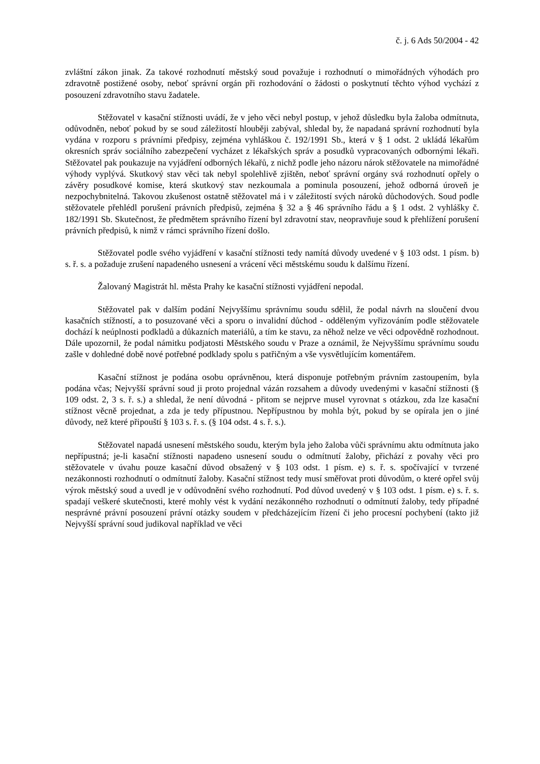č. j. 6 Ads 50/2004 - 42
zvláštní zákon jinak. Za takové rozhodnutí městský soud považuje i rozhodnutí o mimořádných výhodách pro zdravotně postižené osoby, neboť správní orgán při rozhodování o žádosti o poskytnutí těchto výhod vychází z posouzení zdravotního stavu žadatele.
Stěžovatel v kasační stížnosti uvádí, že v jeho věci nebyl postup, v jehož důsledku byla žaloba odmítnuta, odůvodněn, neboť pokud by se soud záležitostí hlouběji zabýval, shledal by, že napadaná správní rozhodnutí byla vydána v rozporu s právními předpisy, zejména vyhláškou č. 192/1991 Sb., která v § 1 odst. 2 ukládá lékařům okresních správ sociálního zabezpečení vycházet z lékařských správ a posudků vypracovaných odbornými lékaři. Stěžovatel pak poukazuje na vyjádření odborných lékařů, z nichž podle jeho názoru nárok stěžovatele na mimořádné výhody vyplývá. Skutkový stav věci tak nebyl spolehlivě zjištěn, neboť správní orgány svá rozhodnutí opřely o závěry posudkové komise, která skutkový stav nezkoumala a pominula posouzení, jehož odborná úroveň je nezpochybnitelná. Takovou zkušenost ostatně stěžovatel má i v záležitostí svých nároků důchodových. Soud podle stěžovatele přehlédl porušení právních předpisů, zejména § 32 a § 46 správního řádu a § 1 odst. 2 vyhlášky č. 182/1991 Sb. Skutečnost, že předmětem správního řízení byl zdravotní stav, neopravňuje soud k přehlížení porušení právních předpisů, k nimž v rámci správního řízení došlo.
Stěžovatel podle svého vyjádření v kasační stížnosti tedy namítá důvody uvedené v § 103 odst. 1 písm. b) s. ř. s. a požaduje zrušení napadeného usnesení a vrácení věci městskému soudu k dalšímu řízení.
Žalovaný Magistrát hl. města Prahy ke kasační stížnosti vyjádření nepodal.
Stěžovatel pak v dalším podání Nejvyššímu správnímu soudu sdělil, že podal návrh na sloučení dvou kasačních stížností, a to posuzované věci a sporu o invalidní důchod - odděleným vyřizováním podle stěžovatele dochází k neúplnosti podkladů a důkazních materiálů, a tím ke stavu, za něhož nelze ve věci odpovědně rozhodnout. Dále upozornil, že podal námitku podjatosti Městského soudu v Praze a oznámil, že Nejvyššímu správnímu soudu zašle v dohledné době nové potřebné podklady spolu s patřičným a vše vysvětlujícím komentářem.
Kasační stížnost je podána osobu oprávněnou, která disponuje potřebným právním zastoupením, byla podána včas; Nejvyšší správní soud ji proto projednal vázán rozsahem a důvody uvedenými v kasační stížnosti (§ 109 odst. 2, 3 s. ř. s.) a shledal, že není důvodná - přitom se nejprve musel vyrovnat s otázkou, zda lze kasační stížnost věcně projednat, a zda je tedy přípustnou. Nepřípustnou by mohla být, pokud by se opírala jen o jiné důvody, než které připouští § 103 s. ř. s. (§ 104 odst. 4 s. ř. s.).
Stěžovatel napadá usnesení městského soudu, kterým byla jeho žaloba vůči správnímu aktu odmítnuta jako nepřípustná; je-li kasační stížnosti napadeno usnesení soudu o odmítnutí žaloby, přichází z povahy věci pro stěžovatele v úvahu pouze kasační důvod obsažený v § 103 odst. 1 písm. e) s. ř. s. spočívající v tvrzené nezákonnosti rozhodnutí o odmítnutí žaloby. Kasační stížnost tedy musí směřovat proti důvodům, o které opřel svůj výrok městský soud a uvedl je v odůvodnění svého rozhodnutí. Pod důvod uvedený v § 103 odst. 1 písm. e) s. ř. s. spadají veškeré skutečnosti, které mohly vést k vydání nezákonného rozhodnutí o odmítnutí žaloby, tedy případné nesprávné právní posouzení právní otázky soudem v předcházejícím řízení či jeho procesní pochybení (takto již Nejvyšší správní soud judikoval například ve věci